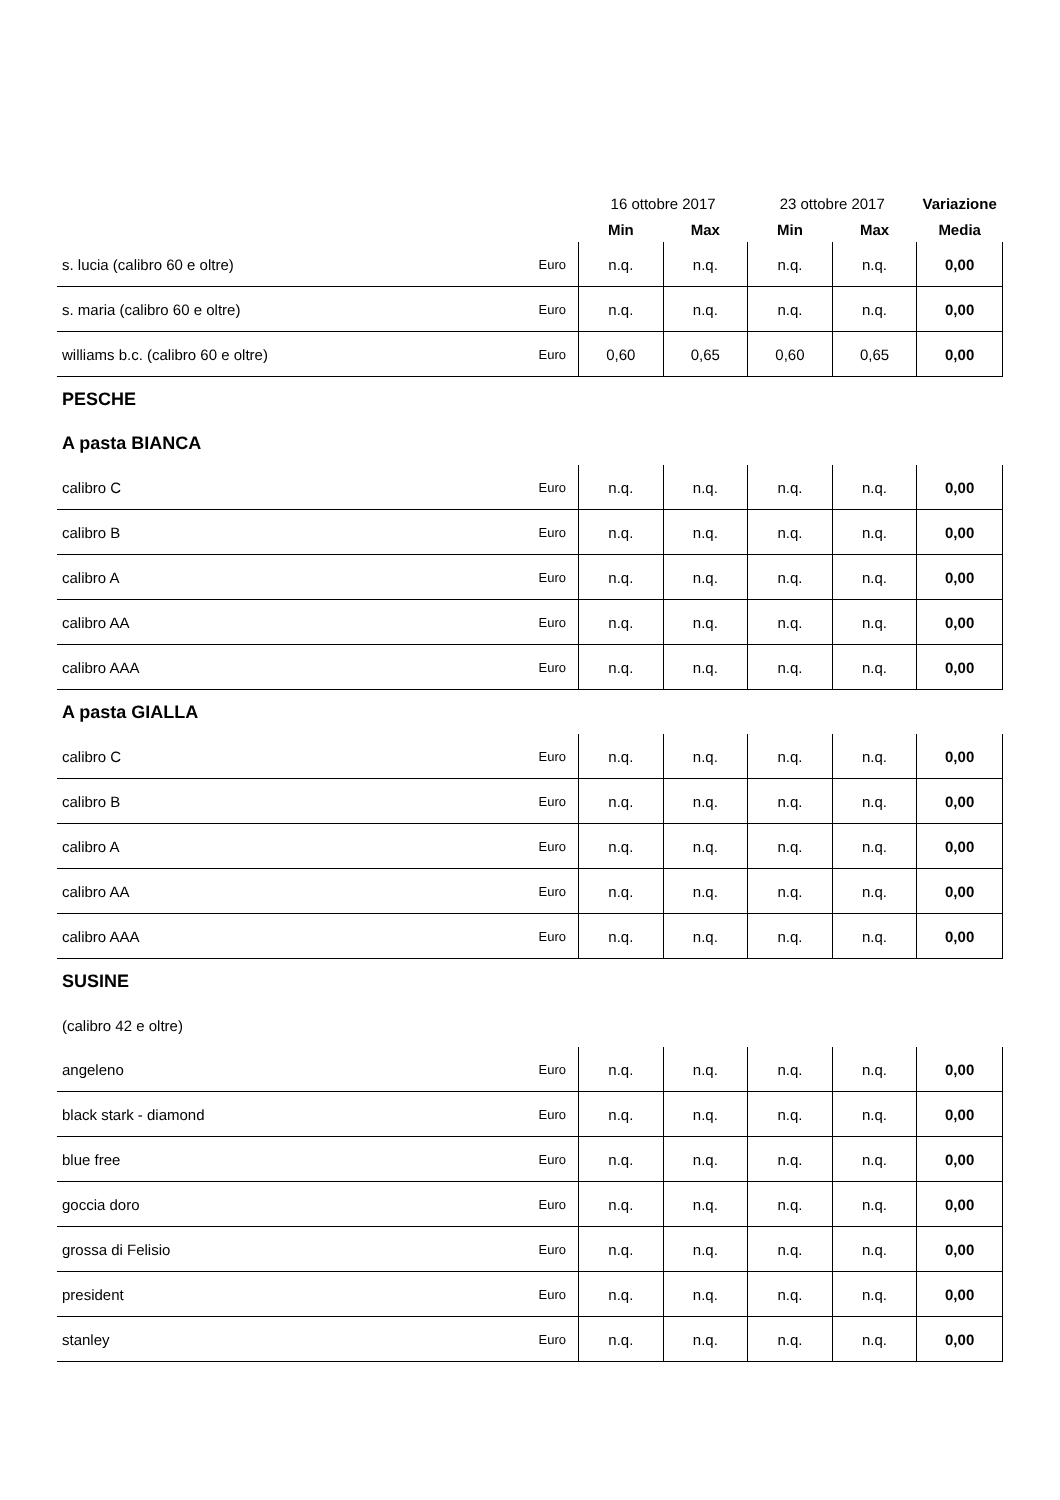| | | 16 ottobre 2017 | | 23 ottobre 2017 | | Variazione |
| --- | --- | --- | --- | --- | --- | --- |
| | | Min | Max | Min | Max | Media |
| s. lucia (calibro 60 e oltre) | Euro | n.q. | n.q. | n.q. | n.q. | 0,00 |
| s. maria (calibro 60 e oltre) | Euro | n.q. | n.q. | n.q. | n.q. | 0,00 |
| williams b.c. (calibro 60 e oltre) | Euro | 0,60 | 0,65 | 0,60 | 0,65 | 0,00 |
| PESCHE | | | | | | |
| A pasta BIANCA | | | | | | |
| calibro C | Euro | n.q. | n.q. | n.q. | n.q. | 0,00 |
| calibro B | Euro | n.q. | n.q. | n.q. | n.q. | 0,00 |
| calibro A | Euro | n.q. | n.q. | n.q. | n.q. | 0,00 |
| calibro AA | Euro | n.q. | n.q. | n.q. | n.q. | 0,00 |
| calibro AAA | Euro | n.q. | n.q. | n.q. | n.q. | 0,00 |
| A pasta GIALLA | | | | | | |
| calibro C | Euro | n.q. | n.q. | n.q. | n.q. | 0,00 |
| calibro B | Euro | n.q. | n.q. | n.q. | n.q. | 0,00 |
| calibro A | Euro | n.q. | n.q. | n.q. | n.q. | 0,00 |
| calibro AA | Euro | n.q. | n.q. | n.q. | n.q. | 0,00 |
| calibro AAA | Euro | n.q. | n.q. | n.q. | n.q. | 0,00 |
| SUSINE | | | | | | |
| (calibro 42 e oltre) | | | | | | |
| angeleno | Euro | n.q. | n.q. | n.q. | n.q. | 0,00 |
| black stark - diamond | Euro | n.q. | n.q. | n.q. | n.q. | 0,00 |
| blue free | Euro | n.q. | n.q. | n.q. | n.q. | 0,00 |
| goccia doro | Euro | n.q. | n.q. | n.q. | n.q. | 0,00 |
| grossa di Felisio | Euro | n.q. | n.q. | n.q. | n.q. | 0,00 |
| president | Euro | n.q. | n.q. | n.q. | n.q. | 0,00 |
| stanley | Euro | n.q. | n.q. | n.q. | n.q. | 0,00 |